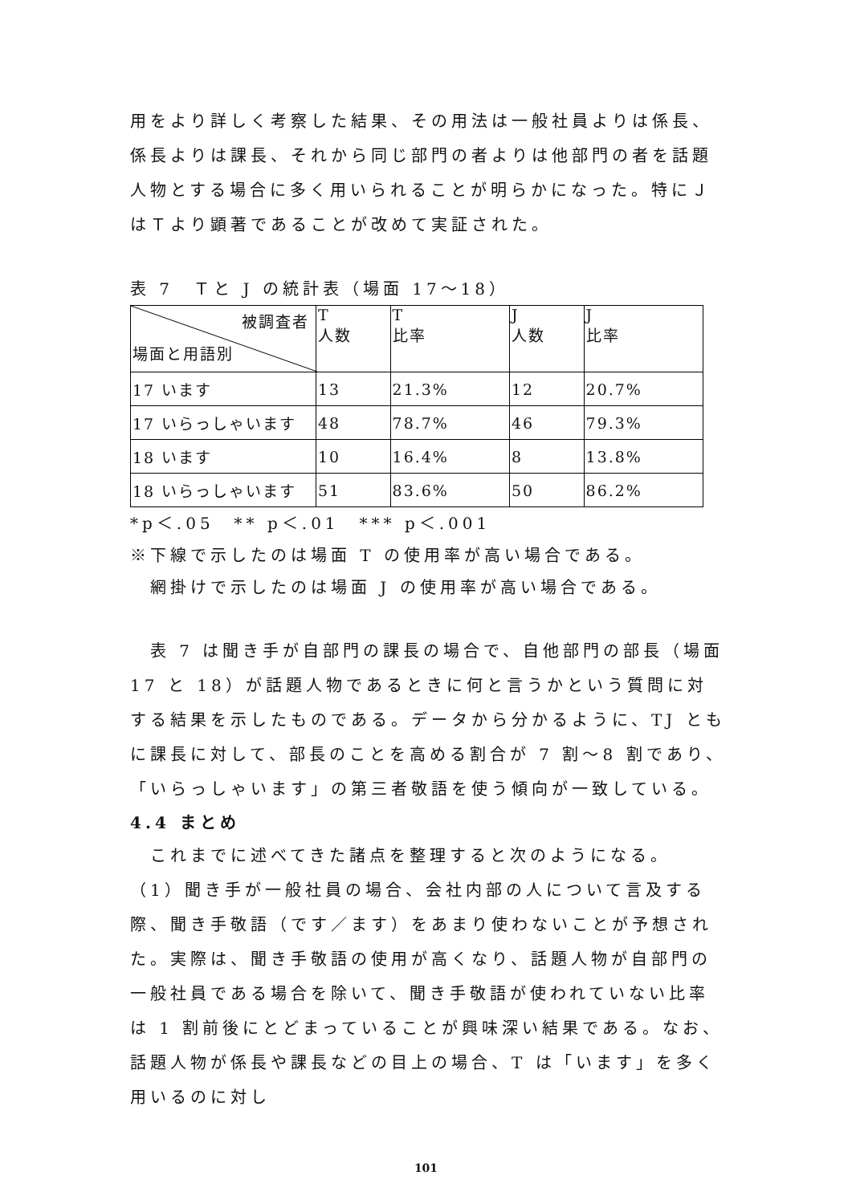用をより詳しく考察した結果、その用法は一般社員よりは係長、係長よりは課長、それから同じ部門の者よりは他部門の者を話題人物とする場合に多く用いられることが明らかになった。特にＪはＴより顕著であることが改めて実証された。
表 7　Ｔと J の統計表（場面 17～18）
| 被調査者 場面と用語別 | T 人数 | T 比率 | J 人数 | J 比率 |
| 17 います | 13 | 21.3% | 12 | 20.7% |
| 17 いらっしゃいます | 48 | 78.7% | 46 | 79.3% |
| 18 います | 10 | 16.4% | 8 | 13.8% |
| 18 いらっしゃいます | 51 | 83.6% | 50 | 86.2% |
*p＜.05　** p＜.01　*** p＜.001
※下線で示したのは場面 T の使用率が高い場合である。
　網掛けで示したのは場面 J の使用率が高い場合である。
　表 7 は聞き手が自部門の課長の場合で、自他部門の部長（場面 17 と 18）が話題人物であるときに何と言うかという質問に対する結果を示したものである。データから分かるように、TJ ともに課長に対して、部長のことを高める割合が 7 割～8 割であり、「いらっしゃいます」の第三者敬語を使う傾向が一致している。
4.4 まとめ
　これまでに述べてきた諸点を整理すると次のようになる。
（1）聞き手が一般社員の場合、会社内部の人について言及する際、聞き手敬語（です／ます）をあまり使わないことが予想された。実際は、聞き手敬語の使用が高くなり、話題人物が自部門の一般社員である場合を除いて、聞き手敬語が使われていない比率は 1 割前後にとどまっていることが興味深い結果である。なお、話題人物が係長や課長などの目上の場合、T は「います」を多く用いるのに対し
101